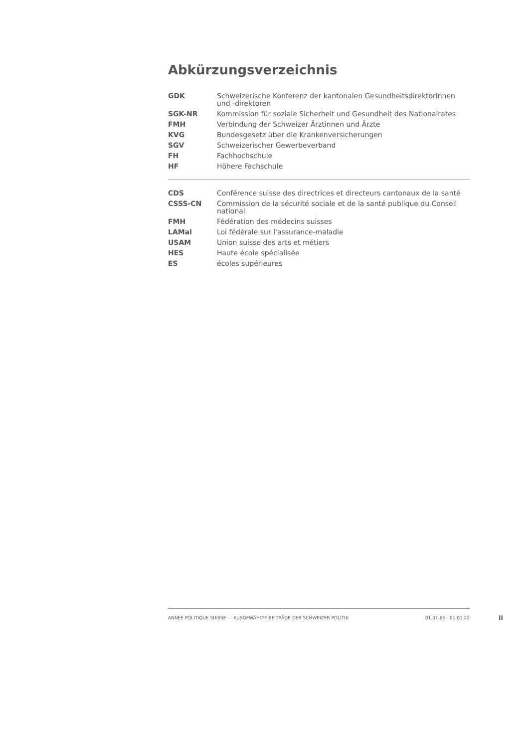Abkürzungsverzeichnis
| GDK | Schweizerische Konferenz der kantonalen Gesundheitsdirektorinnen und -direktoren |
| SGK-NR | Kommission für soziale Sicherheit und Gesundheit des Nationalrates |
| FMH | Verbindung der Schweizer Ärztinnen und Ärzte |
| KVG | Bundesgesetz über die Krankenversicherungen |
| SGV | Schweizerischer Gewerbeverband |
| FH | Fachhochschule |
| HF | Höhere Fachschule |
| CDS | Conférence suisse des directrices et directeurs cantonaux de la santé |
| CSSS-CN | Commission de la sécurité sociale et de la santé publique du Conseil national |
| FMH | Fédération des médecins suisses |
| LAMal | Loi fédérale sur l'assurance-maladie |
| USAM | Union suisse des arts et métiers |
| HES | Haute école spécialisée |
| ES | écoles supérieures |
ANNÉE POLITIQUE SUISSE — AUSGEWÄHLTE BEITRÄGE DER SCHWEIZER POLITIK 01.01.65 - 01.01.22
II